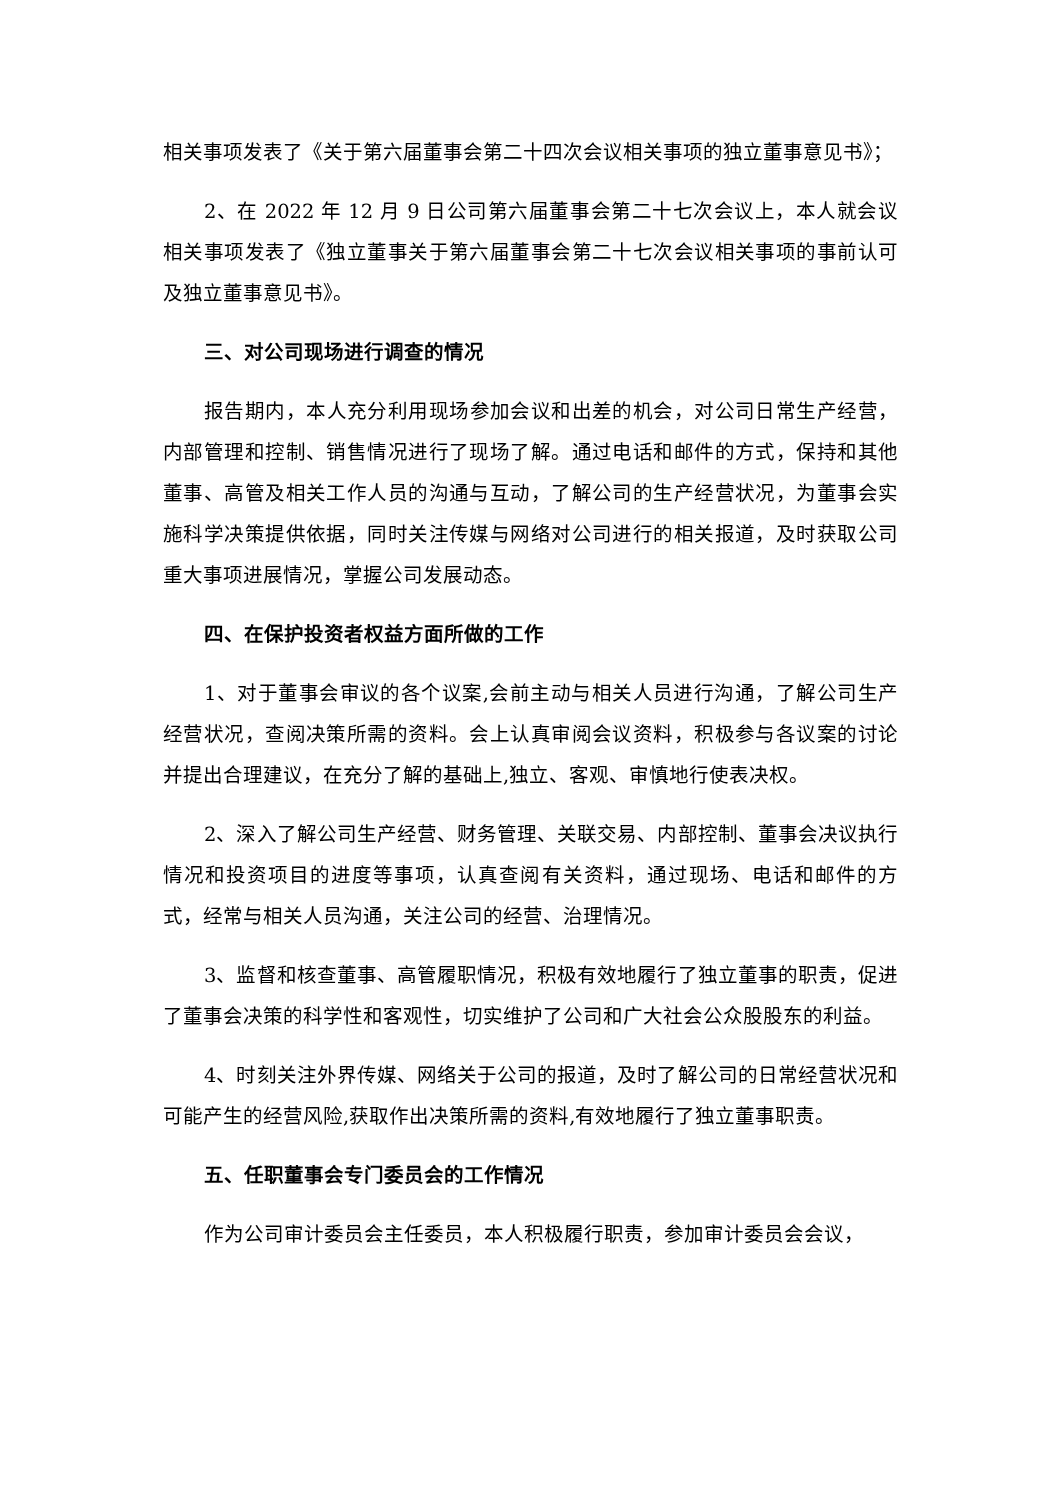相关事项发表了《关于第六届董事会第二十四次会议相关事项的独立董事意见书》；
2、在 2022 年 12 月 9 日公司第六届董事会第二十七次会议上，本人就会议相关事项发表了《独立董事关于第六届董事会第二十七次会议相关事项的事前认可及独立董事意见书》。
三、对公司现场进行调查的情况
报告期内，本人充分利用现场参加会议和出差的机会，对公司日常生产经营，内部管理和控制、销售情况进行了现场了解。通过电话和邮件的方式，保持和其他董事、高管及相关工作人员的沟通与互动，了解公司的生产经营状况，为董事会实施科学决策提供依据，同时关注传媒与网络对公司进行的相关报道，及时获取公司重大事项进展情况，掌握公司发展动态。
四、在保护投资者权益方面所做的工作
1、对于董事会审议的各个议案,会前主动与相关人员进行沟通，了解公司生产经营状况，查阅决策所需的资料。会上认真审阅会议资料，积极参与各议案的讨论并提出合理建议，在充分了解的基础上,独立、客观、审慎地行使表决权。
2、深入了解公司生产经营、财务管理、关联交易、内部控制、董事会决议执行情况和投资项目的进度等事项，认真查阅有关资料，通过现场、电话和邮件的方式，经常与相关人员沟通，关注公司的经营、治理情况。
3、监督和核查董事、高管履职情况，积极有效地履行了独立董事的职责，促进了董事会决策的科学性和客观性，切实维护了公司和广大社会公众股股东的利益。
4、时刻关注外界传媒、网络关于公司的报道，及时了解公司的日常经营状况和可能产生的经营风险,获取作出决策所需的资料,有效地履行了独立董事职责。
五、任职董事会专门委员会的工作情况
作为公司审计委员会主任委员，本人积极履行职责，参加审计委员会会议，